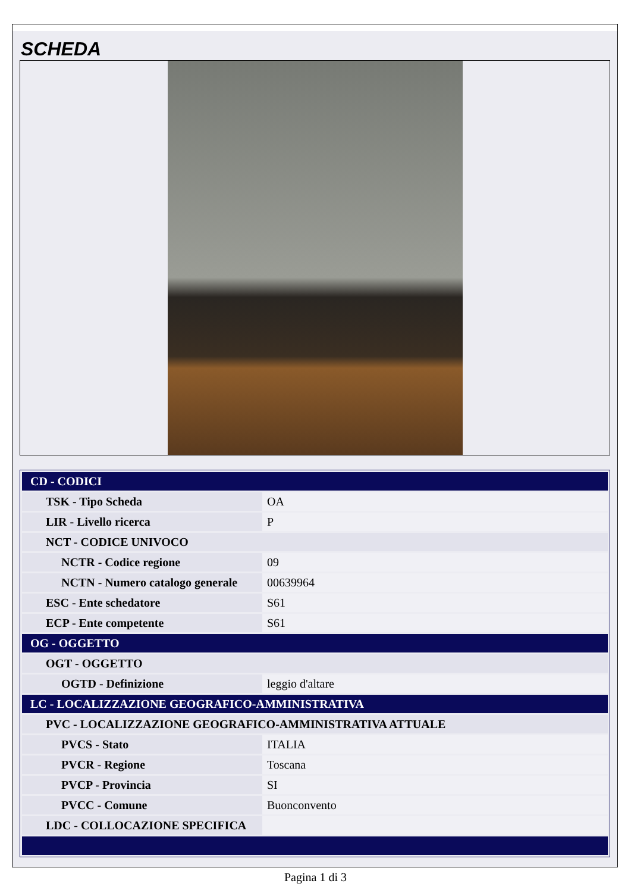SCHEDA
| CD - CODICI | |
| TSK - Tipo Scheda | OA |
| LIR - Livello ricerca | P |
| NCT - CODICE UNIVOCO | |
| NCTR - Codice regione | 09 |
| NCTN - Numero catalogo generale | 00639964 |
| ESC - Ente schedatore | S61 |
| ECP - Ente competente | S61 |
| OG - OGGETTO | |
| OGT - OGGETTO | |
| OGTD - Definizione | leggio d'altare |
| LC - LOCALIZZAZIONE GEOGRAFICO-AMMINISTRATIVA | |
| PVC - LOCALIZZAZIONE GEOGRAFICO-AMMINISTRATIVA ATTUALE | |
| PVCS - Stato | ITALIA |
| PVCR - Regione | Toscana |
| PVCP - Provincia | SI |
| PVCC - Comune | Buonconvento |
| LDC - COLLOCAZIONE SPECIFICA | |
Pagina 1 di 3